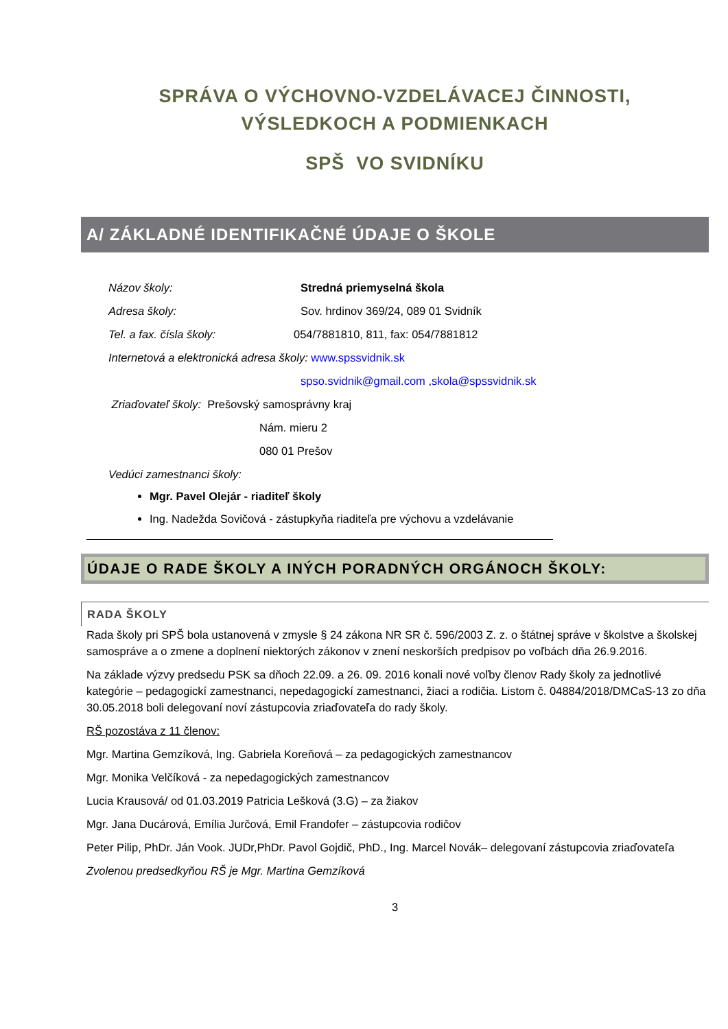SPRÁVA O VÝCHOVNO-VZDELÁVACEJ ČINNOSTI,
VÝSLEDKOCH A PODMIENKACH
SPŠ VO SVIDNÍKU
A/ ZÁKLADNÉ IDENTIFIKAČNÉ ÚDAJE O ŠKOLE
Názov školy: Stredná priemyselná škola
Adresa školy: Sov. hrdinov 369/24, 089 01 Svidník
Tel. a fax. čísla školy: 054/7881810, 811, fax: 054/7881812
Internetová a elektronická adresa školy: www.spssvidnik.sk
spso.svidnik@gmail.com , skola@spssvidnik.sk
Zriaďovateľ školy: Prešovský samosprávny kraj
Nám. mieru 2
080 01 Prešov
Vedúci zamestnanci školy:
Mgr. Pavel Olejár - riaditeľ školy
Ing. Nadežda Sovičová - zástupkyňa riaditeľa pre výchovu a vzdelávanie
ÚDAJE O RADE ŠKOLY A INÝCH PORADNÝCH ORGÁNOCH ŠKOLY:
RADA ŠKOLY
Rada školy pri SPŠ bola ustanovená v zmysle § 24 zákona NR SR č. 596/2003 Z. z. o štátnej správe v školstve a školskej samospráve a o zmene a doplnení niektorých zákonov v znení neskorších predpisov po voľbách dňa 26.9.2016.
Na základe výzvy predsedu PSK sa dňoch 22.09. a 26. 09. 2016 konali nové voľby členov Rady školy za jednotlivé kategórie – pedagogickí zamestnanci, nepedagogickí zamestnanci, žiaci a rodičia. Listom č. 04884/2018/DMCaS-13 zo dňa 30.05.2018 boli delegovaní noví zástupcovia zriaďovateľa do rady školy.
RŠ pozostáva z 11 členov:
Mgr. Martina Gemzíková, Ing. Gabriela Koreňová – za pedagogických zamestnancov
Mgr. Monika Velčíková - za nepedagogických zamestnancov
Lucia Krausová/ od 01.03.2019 Patricia Lešková (3.G) – za žiakov
Mgr. Jana Ducárová, Emília Jurčová, Emil Frandofer – zástupcovia rodičov
Peter Pilip, PhDr. Ján Vook. JUDr,PhDr. Pavol Gojdič, PhD., Ing. Marcel Novák– delegovaní zástupcovia zriaďovateľa
Zvolenou predsedkyňou RŠ je Mgr. Martina Gemzíková
3